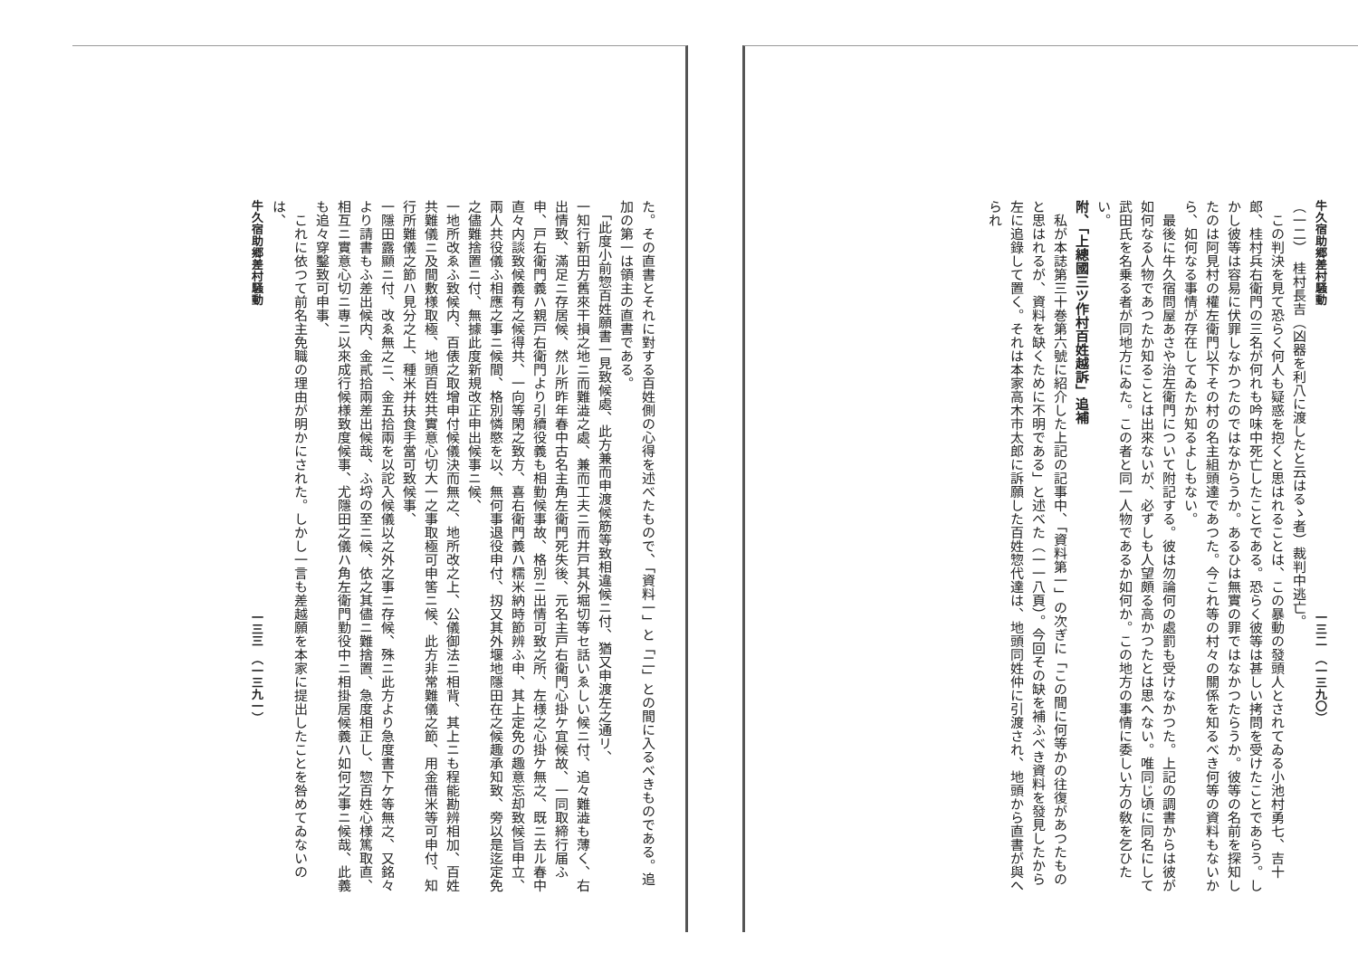牛久宿助郷差村騒動　　　　　　　　　　　　　　　　　　　　　　　　　　一三二　（一三九〇）
（一二）　桂村長吉（凶器を利八に渡したと云はるゝ者）裁判中逃亡。
　この判決を見て恐らく何人も疑惑を抱くと思はれることは、この暴動の發頭人とされてゐる小池村勇七、吉十郎、桂村兵右衛門の三名が何れも吟味中死亡したことである。恐らく彼等は甚しい拷問を受けたことであらう。しかし彼等は容易に伏罪しなかつたのではなからうか。あるひは無實の罪ではなかつたらうか。彼等の名前を探知したのは阿見村の權左衛門以下その村の名主組頭達であつた。今これ等の村々の關係を知るべき何等の資料もないから、如何なる事情が存在してゐたか知るよしもない。
　最後に牛久宿問屋あさや治左衛門について附記する。彼は勿論何の處罰も受けなかつた。上記の調書からは彼が如何なる人物であつたか知ることは出來ないが、必ずしも人望頗る高かつたとは思へない。唯同じ頃に同名にして武田氏を名乗る者が同地方にゐた。この者と同一人物であるか如何か。この地方の事情に委しい方の敎を乞ひたい。
附、「上總國三ツ作村百姓越訴」追補
　私が本誌第三十巻第六號に紹介した上記の記事中、「資料第一」の次ぎに「この間に何等かの往復があつたものと思はれるが、資料を缺くために不明である」と述べた（一一八頁）。今回その缺を補ふべき資料を發見したから左に追錄して置く。それは本家高木市太郎に訴願した百姓惣代達は、地頭同姓仲に引渡され、地頭から直書が與へられ
た。その直書とそれに對する百姓側の心得を述べたもので、「資料一」と「二」との間に入るべきものである。追加の第一は領主の直書である。
　「此度小前惣百姓願書一見致候處、此方兼而申渡候筋等致相違候ニ付、猶又申渡左之通リ、
一知行新田方舊來干損之地ニ而難澁之處、兼而工夫ニ而井戸其外堀切等セ話いゑしい候ニ付、追々難澁も薄く、右出情致、滿足ニ存居候、然ル所昨年春中古名主角左衛門死失後、元名主戸右衛門心掛ケ宜候故、一同取締行届ふ申、戸右衛門義ハ親戸右衛門より引續役義も相勤候事故、格別ニ出情可致之所、左様之心掛ケ無之、既ニ去ル春中直々内談致候義有之候得共、一向等閑之致方、喜右衛門義ハ糯米納時節辨ふ申、其上定免の趣意忘却致候旨申立、兩人共役儀ふ相應之事ニ候間、格別憐愍を以、無何事退役申付、扨又其外堰地隱田在之候趣承知致、旁以是迄定免之儘難捨置ニ付、無據此度新規改正申出候事ニ候、
一地所改ゑふ致候内、百俵之取增申付候儀決而無之、地所改之上、公儀御法ニ相背、其上ニも程能勘辨相加、百姓共難儀ニ及間敷様取極、地頭百姓共實意心切大一之事取極可申筈ニ候、此方非常難儀之節、用金借米等可申付、知行所難儀之節ハ見分之上、種米并扶食手當可致候事、
一隱田露顯ニ付、改ゑ無之ニ、金五拾兩を以詑入候儀以之外之事ニ存候、殊ニ此方より急度書下ケ等無之、又銘々より請書もふ差出候内、金貳拾兩差出候哉、ふ埒の至ニ候、依之其儘ニ難捨置、急度相正し、惣百姓心様篤取直、相互ニ實意心切ニ專ニ以來成行候様致度候事、尤隱田之儀ハ角左衛門勤役中ニ相掛居候義ハ如何之事ニ候哉、此義も追々穿鑿致可申事、
　これに依つて前名主免職の理由が明かにされた。しかし一言も差越願を本家に提出したことを咎めてゐないのは、
牛久宿助郷差村騒動　　　　　　　　　　　　　　　　　　　　　　　　　　一三三　（一三九一）